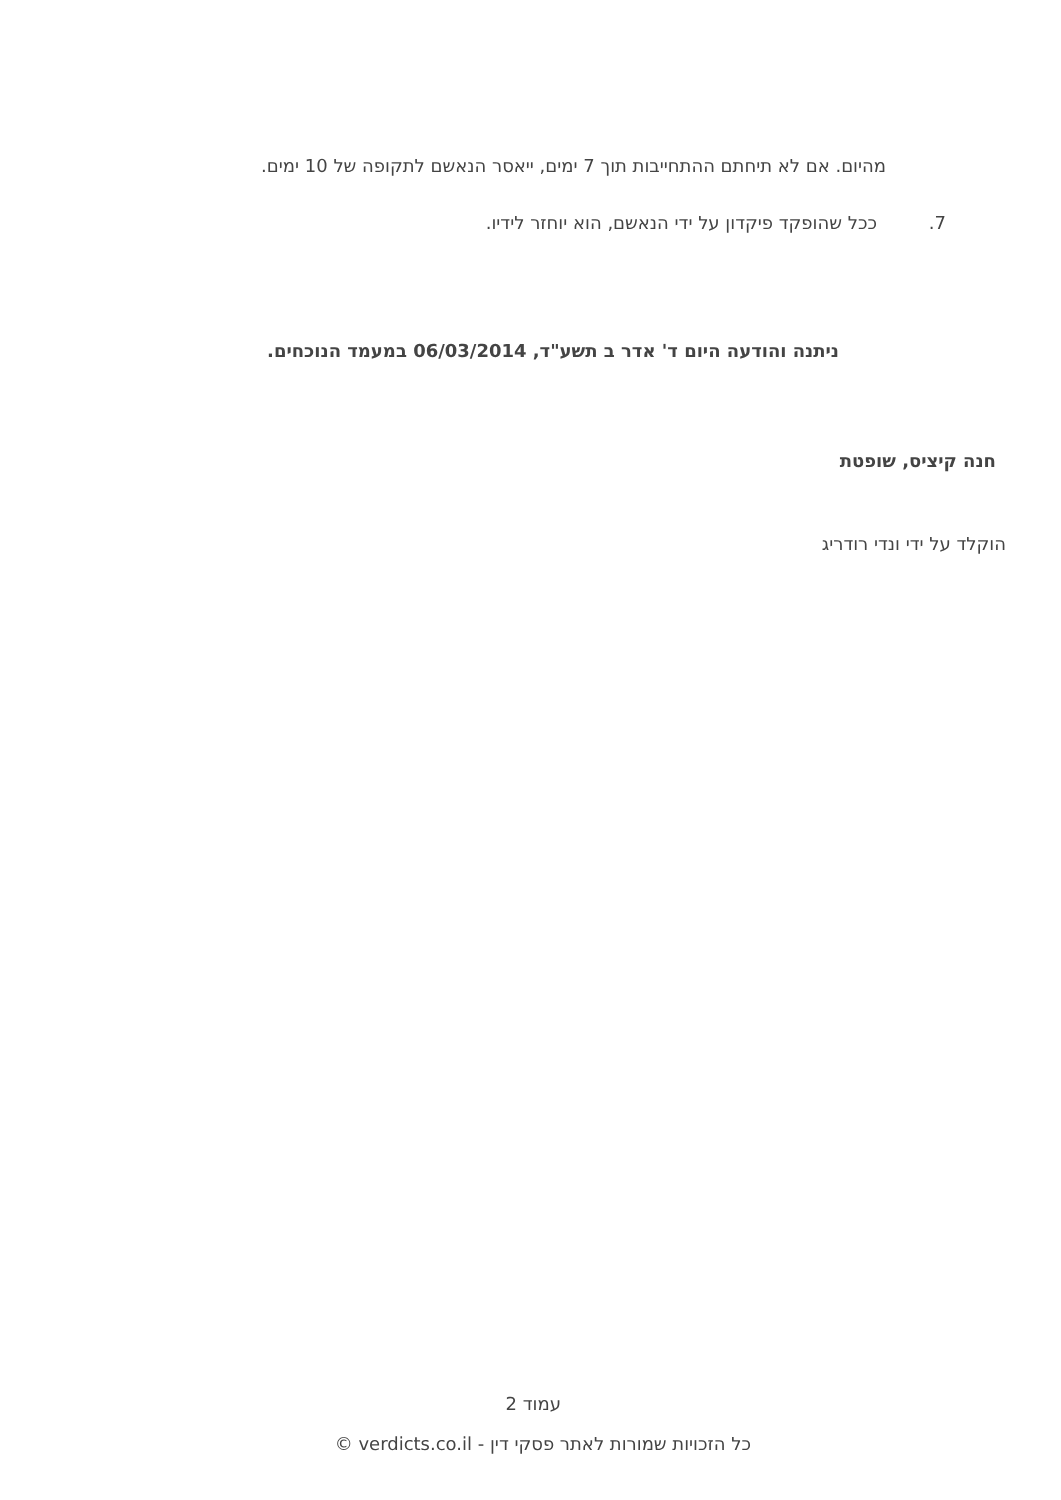מהיום. אם לא תיחתם ההתחייבות תוך 7 ימים, ייאסר הנאשם לתקופה של 10 ימים.
7. ככל שהופקד פיקדון על ידי הנאשם, הוא יוחזר לידיו.
ניתנה והודעה היום ד' אדר ב תשע"ד, 06/03/2014 במעמד הנוכחים.
חנה קיציס, שופטת
הוקלד על ידי ונדי רודריג
עמוד 2
כל הזכויות שמורות לאתר פסקי דין - verdicts.co.il ©